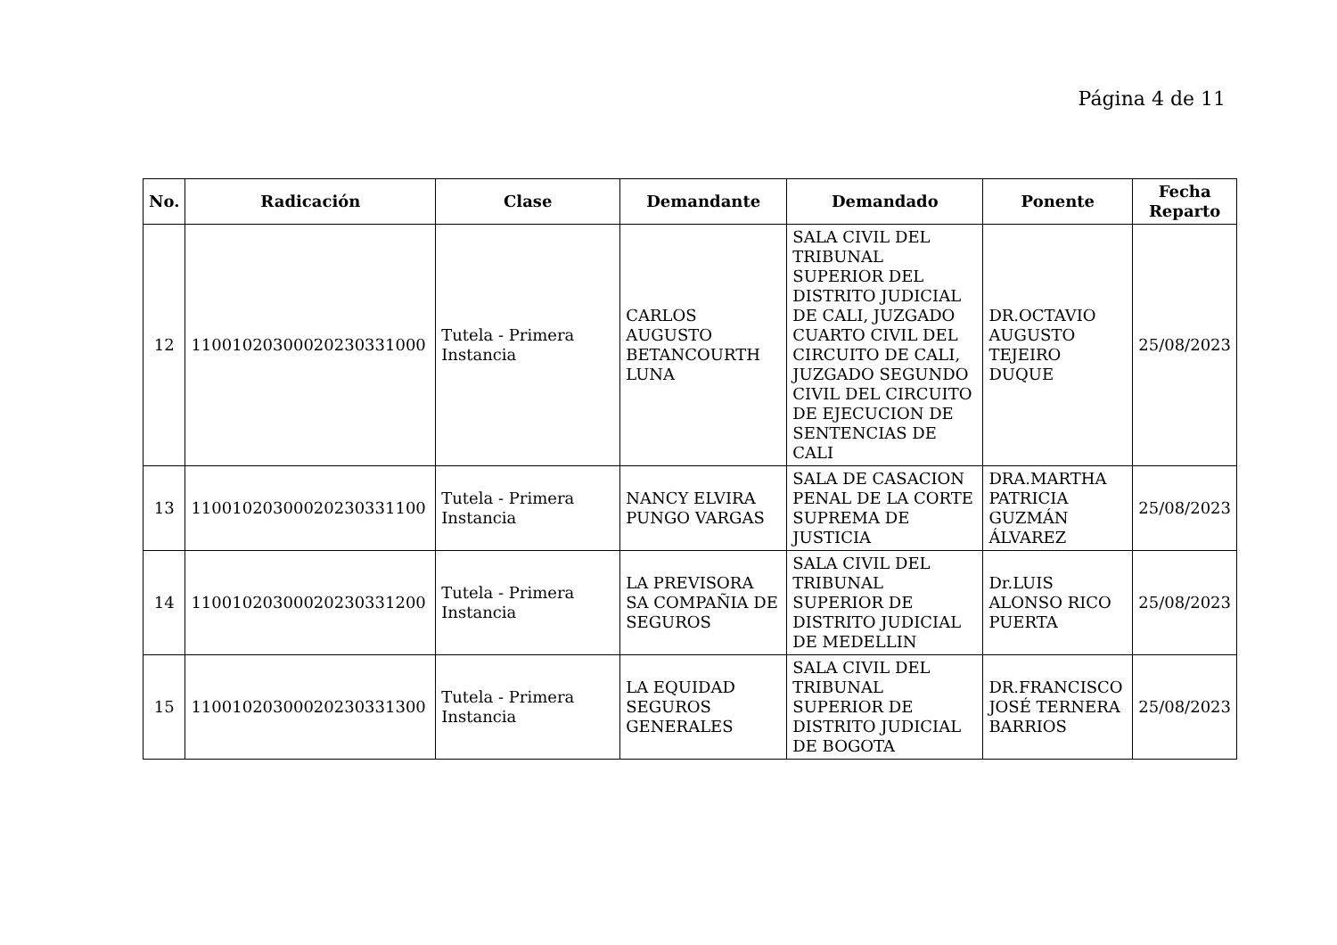Página 4 de 11
| No. | Radicación | Clase | Demandante | Demandado | Ponente | Fecha Reparto |
| --- | --- | --- | --- | --- | --- | --- |
| 12 | 11001020300020230331000 | Tutela - Primera Instancia | CARLOS AUGUSTO BETANCOURTH LUNA | SALA CIVIL DEL TRIBUNAL SUPERIOR DEL DISTRITO JUDICIAL DE CALI, JUZGADO CUARTO CIVIL DEL CIRCUITO DE CALI, JUZGADO SEGUNDO CIVIL DEL CIRCUITO DE EJECUCION DE SENTENCIAS DE CALI | DR.OCTAVIO AUGUSTO TEJEIRO DUQUE | 25/08/2023 |
| 13 | 11001020300020230331100 | Tutela - Primera Instancia | NANCY ELVIRA PUNGO VARGAS | SALA DE CASACION PENAL DE LA CORTE SUPREMA DE JUSTICIA | DRA.MARTHA PATRICIA GUZMÁN ÁLVAREZ | 25/08/2023 |
| 14 | 11001020300020230331200 | Tutela - Primera Instancia | LA PREVISORA SA COMPAÑIA DE SEGUROS | SALA CIVIL DEL TRIBUNAL SUPERIOR DE DISTRITO JUDICIAL DE MEDELLIN | Dr.LUIS ALONSO RICO PUERTA | 25/08/2023 |
| 15 | 11001020300020230331300 | Tutela - Primera Instancia | LA EQUIDAD SEGUROS GENERALES | SALA CIVIL DEL TRIBUNAL SUPERIOR DE DISTRITO JUDICIAL DE BOGOTA | DR.FRANCISCO JOSÉ TERNERA BARRIOS | 25/08/2023 |